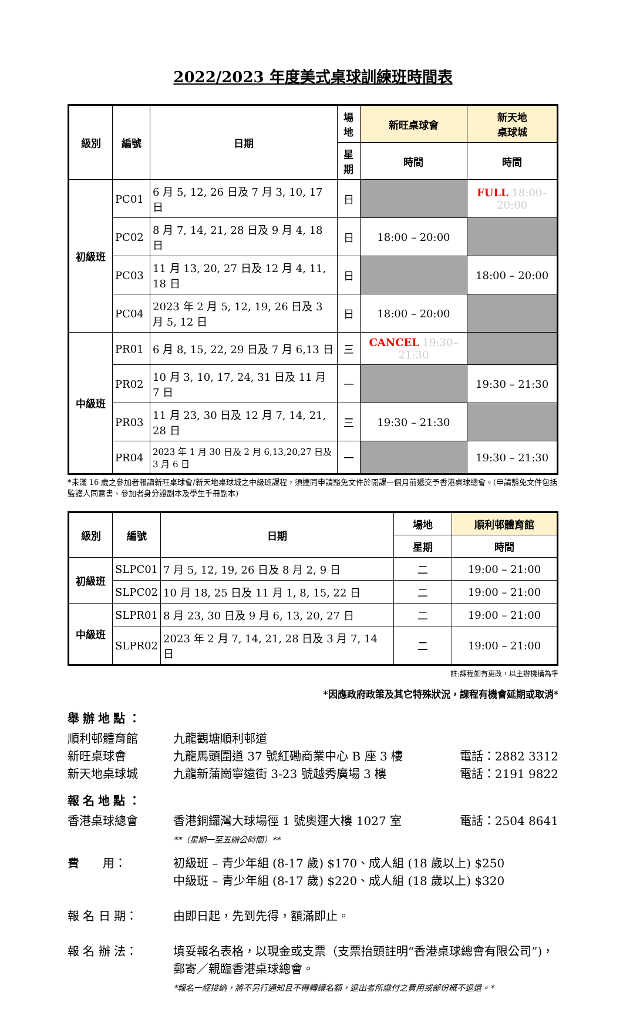2022/2023 年度美式桌球訓練班時間表
| 級別 | 編號 | 日期 | 場地 | 新旺桌球會 | 新天地 桌球城 |
| --- | --- | --- | --- | --- | --- |
| | | | 星期 | 時間 | 時間 |
| 初級班 | PC01 | 6 月 5, 12, 26 日及 7 月 3, 10, 17 日 | 日 | | FULL 18:00–20:00 |
| | PC02 | 8 月 7, 14, 21, 28 日及 9 月 4, 18 日 | 日 | 18:00 – 20:00 | |
| | PC03 | 11 月 13, 20, 27 日及 12 月 4, 11, 18 日 | 日 | | 18:00 – 20:00 |
| | PC04 | 2023 年 2 月 5, 12, 19, 26 日及 3 月 5, 12 日 | 日 | 18:00 – 20:00 | |
| 中級班 | PR01 | 6 月 8, 15, 22, 29 日及 7 月 6,13 日 | 三 | CANCEL 19:30–21:30 | |
| | PR02 | 10 月 3, 10, 17, 24, 31 日及 11 月 7 日 | 一 | | 19:30 – 21:30 |
| | PR03 | 11 月 23, 30 日及 12 月 7, 14, 21, 28 日 | 三 | 19:30 – 21:30 | |
| | PR04 | 2023 年 1 月 30 日及 2 月 6,13,20,27 日及 3 月 6 日 | 一 | | 19:30 – 21:30 |
*未滿 16 歲之參加者報讀新旺桌球會/新天地桌球城之中級班課程，須連同申請豁免文件於開課一個月前遞交予香港桌球總會。(申請豁免文件包括監護人同意書、參加者身分證副本及學生手冊副本)
| 級別 | 編號 | 日期 | 場地 | 順利邨體育館 |
| --- | --- | --- | --- | --- |
| | | | 星期 | 時間 |
| 初級班 | SLPC01 | 7 月 5, 12, 19, 26 日及 8 月 2, 9 日 | 二 | 19:00 – 21:00 |
| | SLPC02 | 10 月 18, 25 日及 11 月 1, 8, 15, 22 日 | 二 | 19:00 – 21:00 |
| 中級班 | SLPR01 | 8 月 23, 30 日及 9 月 6, 13, 20, 27 日 | 二 | 19:00 – 21:00 |
| | SLPR02 | 2023 年 2 月 7, 14, 21, 28 日及 3 月 7, 14 日 | 二 | 19:00 – 21:00 |
註:課程如有更改，以主辦機構為準
*因應政府政策及其它特殊狀況，課程有機會延期或取消*
舉辦地點：
順利邨體育館 九龍觀塘順利邨道
新旺桌球會 九龍馬頭圍道 37 號紅磡商業中心 B 座 3 樓
電話：2882 3312
新天地桌球城 九龍新蒲崗寧遠街 3-23 號越秀廣場 3 樓
電話：2191 9822
報名地點：
香港桌球總會 香港銅鑼灣大球場徑 1 號奧運大樓 1027 室
**（星期一至五辦公時間）**
電話：2504 8641
費　　用： 初級班 – 青少年組 (8-17 歲) $170、成人組 (18 歲以上) $250
中級班 – 青少年組 (8-17 歲) $220、成人組 (18 歲以上) $320
報 名 日 期： 由即日起，先到先得，額滿即止。
報 名 辦 法： 填妥報名表格，以現金或支票（支票抬頭註明“香港桌球總會有限公司”)，郵寄／親臨香港桌球總會。
*報名一經接納，將不另行通知且不得轉讓名額，退出者所繳付之費用或部份概不退還。*